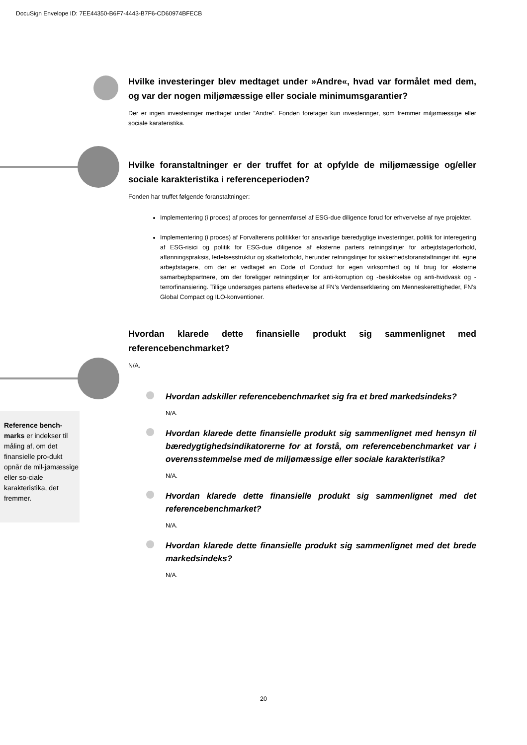DocuSign Envelope ID: 7EE44350-B6F7-4443-B7F6-CD60974BFECB
Hvilke investeringer blev medtaget under »Andre«, hvad var formålet med dem, og var der nogen miljømæssige eller sociale minimumsgarantier?
Der er ingen investeringer medtaget under ”Andre”. Fonden foretager kun investeringer, som fremmer miljømæssige eller sociale karateristika.
Hvilke foranstaltninger er der truffet for at opfylde de miljømæssige og/eller sociale karakteristika i referenceperioden?
Fonden har truffet følgende foranstaltninger:
Implementering (i proces) af proces for gennemførsel af ESG-due diligence forud for erhvervelse af nye projekter.
Implementering (i proces) af Forvalterens politikker for ansvarlige bæredygtige investeringer, politik for interegering af ESG-risici og politik for ESG-due diligence af eksterne parters retningslinjer for arbejdstagerforhold, aflønningspraksis, ledelsesstruktur og skatteforhold, herunder retningslinjer for sikkerhedsforanstaltninger iht. egne arbejdstagere, om der er vedtaget en Code of Conduct for egen virksomhed og til brug for eksterne samarbejdspartnere, om der foreligger retningslinjer for anti-korruption og -beskikkelse og anti-hvidvask og -terrorfinansiering. Tillige undersøges partens efterlevelse af FN’s Verdenserklæring om Menneskerettigheder, FN’s Global Compact og ILO-konventioner.
Hvordan klarede dette finansielle produkt sig sammenlignet med referencebenchmarket?
N/A.
Hvordan adskiller referencebenchmarket sig fra et bred markedsindeks?
N/A.
Hvordan klarede dette finansielle produkt sig sammenlignet med hensyn til bæredygtighedsindikatorerne for at forstå, om referencebenchmarket var i overensstemmelse med de miljømæssige eller sociale karakteristika?
N/A.
Hvordan klarede dette finansielle produkt sig sammenlignet med det referencebenchmarket?
N/A.
Hvordan klarede dette finansielle produkt sig sammenlignet med det brede markedsindeks?
N/A.
Reference bench-marks er indekser til måling af, om det finansielle pro-dukt opnår de mil-jømæssige eller so-ciale karakteristika, det fremmer.
20